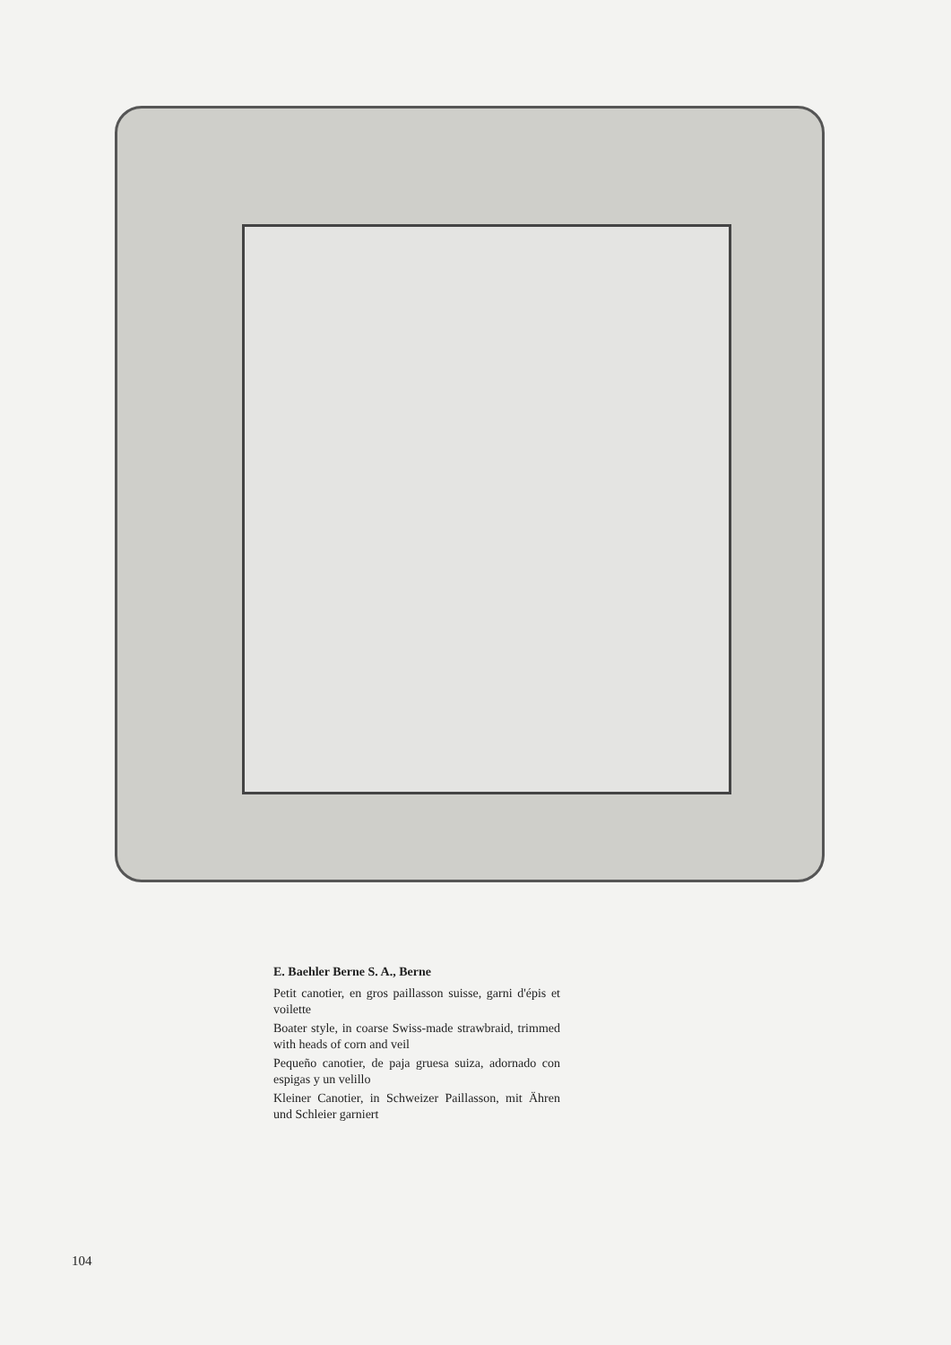E. Baehler Berne S. A., Berne
Petit canotier, en gros paillasson suisse, garni d'épis et voilette
Boater style, in coarse Swiss-made strawbraid, trimmed with heads of corn and veil
Pequeño canotier, de paja gruesa suiza, adornado con espigas y un velillo
Kleiner Canotier, in Schweizer Paillasson, mit Ähren und Schleier garniert
104